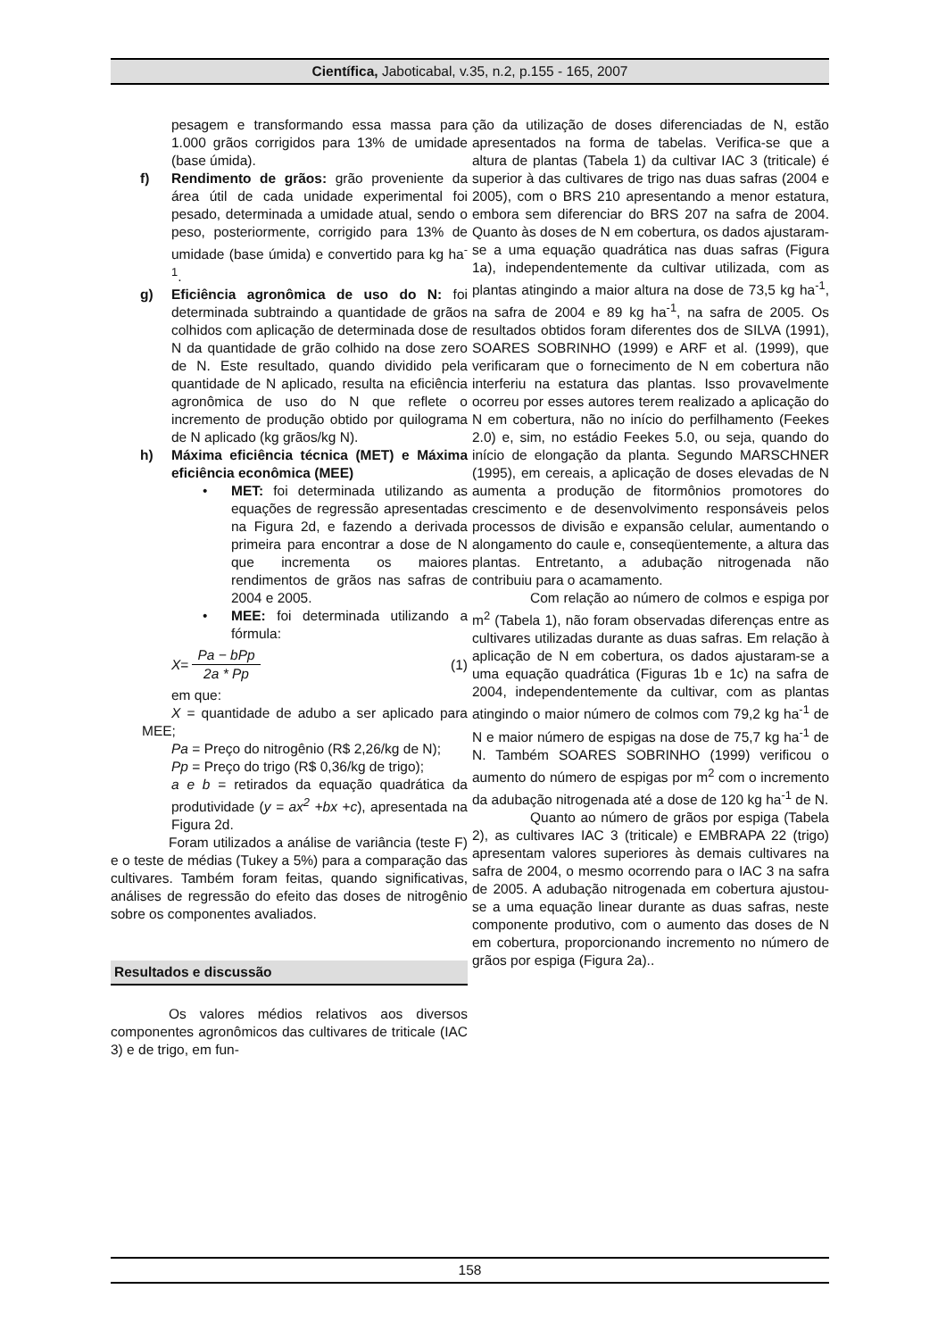Científica, Jaboticabal, v.35, n.2, p.155 - 165, 2007
pesagem e transformando essa massa para 1.000 grãos corrigidos para 13% de umidade (base úmida).
f) Rendimento de grãos: grão proveniente da área útil de cada unidade experimental foi pesado, determinada a umidade atual, sendo o peso, posteriormente, corrigido para 13% de umidade (base úmida) e convertido para kg ha<sup>-1</sup>.
g) Eficiência agronômica de uso do N: foi determinada subtraindo a quantidade de grãos colhidos com aplicação de determinada dose de N da quantidade de grão colhido na dose zero de N. Este resultado, quando dividido pela quantidade de N aplicado, resulta na eficiência agronômica de uso do N que reflete o incremento de produção obtido por quilograma de N aplicado (kg grãos/kg N).
h) Máxima eficiência técnica (MET) e Máxima eficiência econômica (MEE)
• MET: foi determinada utilizando as equações de regressão apresentadas na Figura 2d, e fazendo a derivada primeira para encontrar a dose de N que incrementa os maiores rendimentos de grãos nas safras de 2004 e 2005.
• MEE: foi determinada utilizando a fórmula:
X = Pa − bPp 2a * Pp (1)
em que:
X = quantidade de adubo a ser aplicado para MEE;
Pa = Preço do nitrogênio (R$ 2,26/kg de N);
Pp = Preço do trigo (R$ 0,36/kg de trigo);
a e b = retirados da equação quadrática da produtividade (y = ax<sup>2</sup> +bx +c), apresentada na Figura 2d.
Foram utilizados a análise de variância (teste F) e o teste de médias (Tukey a 5%) para a comparação das cultivares. Também foram feitas, quando significativas, análises de regressão do efeito das doses de nitrogênio sobre os componentes avaliados.
Resultados e discussão
Os valores médios relativos aos diversos componentes agronômicos das cultivares de triticale (IAC 3) e de trigo, em fun-
ção da utilização de doses diferenciadas de N, estão apresentados na forma de tabelas. Verifica-se que a altura de plantas (Tabela 1) da cultivar IAC 3 (triticale) é superior à das cultivares de trigo nas duas safras (2004 e 2005), com o BRS 210 apresentando a menor estatura, embora sem diferenciar do BRS 207 na safra de 2004. Quanto às doses de N em cobertura, os dados ajustaram-se a uma equação quadrática nas duas safras (Figura 1a), independentemente da cultivar utilizada, com as plantas atingindo a maior altura na dose de 73,5 kg ha<sup>-1</sup>, na safra de 2004 e 89 kg ha<sup>-1</sup>, na safra de 2005. Os resultados obtidos foram diferentes dos de SILVA (1991), SOARES SOBRINHO (1999) e ARF et al. (1999), que verificaram que o fornecimento de N em cobertura não interferiu na estatura das plantas. Isso provavelmente ocorreu por esses autores terem realizado a aplicação do N em cobertura, não no início do perfilhamento (Feekes 2.0) e, sim, no estádio Feekes 5.0, ou seja, quando do início de elongação da planta. Segundo MARSCHNER (1995), em cereais, a aplicação de doses elevadas de N aumenta a produção de fitormônios promotores do crescimento e de desenvolvimento responsáveis pelos processos de divisão e expansão celular, aumentando o alongamento do caule e, conseqüentemente, a altura das plantas. Entretanto, a adubação nitrogenada não contribuiu para o acamamento.
Com relação ao número de colmos e espiga por m<sup>2</sup> (Tabela 1), não foram observadas diferenças entre as cultivares utilizadas durante as duas safras. Em relação à aplicação de N em cobertura, os dados ajustaram-se a uma equação quadrática (Figuras 1b e 1c) na safra de 2004, independentemente da cultivar, com as plantas atingindo o maior número de colmos com 79,2 kg ha<sup>-1</sup> de N e maior número de espigas na dose de 75,7 kg ha<sup>-1</sup> de N. Também SOARES SOBRINHO (1999) verificou o aumento do número de espigas por m<sup>2</sup> com o incremento da adubação nitrogenada até a dose de 120 kg ha<sup>-1</sup> de N.
Quanto ao número de grãos por espiga (Tabela 2), as cultivares IAC 3 (triticale) e EMBRAPA 22 (trigo) apresentam valores superiores às demais cultivares na safra de 2004, o mesmo ocorrendo para o IAC 3 na safra de 2005. A adubação nitrogenada em cobertura ajustou-se a uma equação linear durante as duas safras, neste componente produtivo, com o aumento das doses de N em cobertura, proporcionando incremento no número de grãos por espiga (Figura 2a)..
158